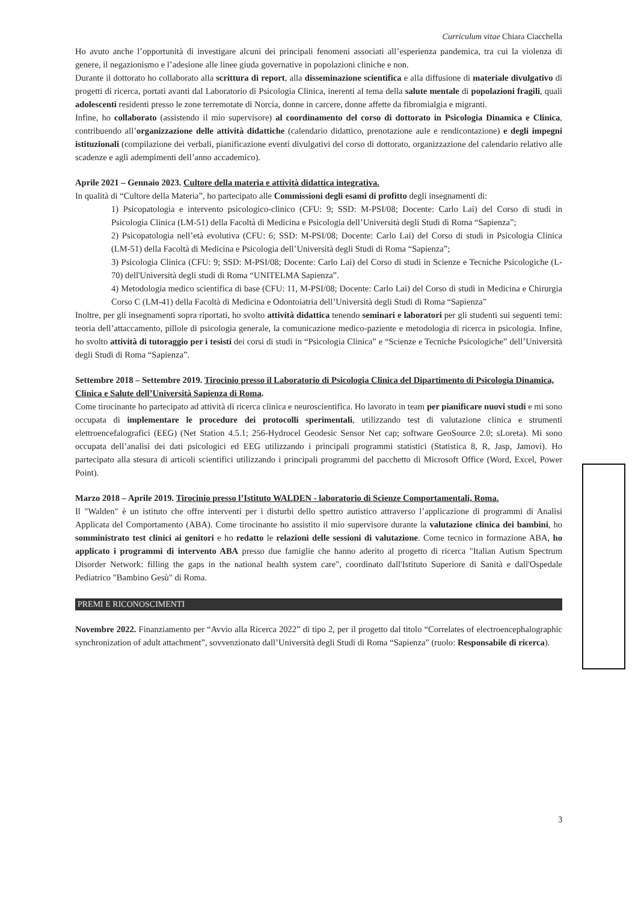Curriculum vitae Chiara Ciacchella
Ho avuto anche l’opportunità di investigare alcuni dei principali fenomeni associati all’esperienza pandemica, tra cui la violenza di genere, il negazionismo e l’adesione alle linee giuda governative in popolazioni cliniche e non.
Durante il dottorato ho collaborato alla scrittura di report, alla disseminazione scientifica e alla diffusione di materiale divulgativo di progetti di ricerca, portati avanti dal Laboratorio di Psicologia Clinica, inerenti al tema della salute mentale di popolazioni fragili, quali adolescenti residenti presso le zone terremotate di Norcia, donne in carcere, donne affette da fibromialgia e migranti.
Infine, ho collaborato (assistendo il mio supervisore) al coordinamento del corso di dottorato in Psicologia Dinamica e Clinica, contribuendo all’organizzazione delle attività didattiche (calendario didattico, prenotazione aule e rendicontazione) e degli impegni istituzionali (compilazione dei verbali, pianificazione eventi divulgativi del corso di dottorato, organizzazione del calendario relativo alle scadenze e agli adempimenti dell’anno accademico).
Aprile 2021 – Gennaio 2023. Cultore della materia e attività didattica integrativa.
In qualità di “Cultore della Materia”, ho partecipato alle Commissioni degli esami di profitto degli insegnamenti di:
1) Psicopatologia e intervento psicologico-clinico (CFU: 9; SSD: M-PSI/08; Docente: Carlo Lai) del Corso di studi in Psicologia Clinica (LM-51) della Facoltà di Medicina e Psicologia dell’Università degli Studi di Roma “Sapienza”;
2) Psicopatologia nell’età evolutiva (CFU: 6; SSD: M-PSI/08; Docente: Carlo Lai) del Corso di studi in Psicologia Clinica (LM-51) della Facoltà di Medicina e Psicologia dell’Università degli Studi di Roma “Sapienza”;
3) Psicologia Clinica (CFU: 9; SSD: M-PSI/08; Docente: Carlo Lai) del Corso di studi in Scienze e Tecniche Psicologiche (L-70) dell'Università degli studi di Roma “UNITELMA Sapienza”.
4) Metodologia medico scientifica di base (CFU: 11, M-PSI/08; Docente: Carlo Lai) del Corso di studi in Medicina e Chirurgia Corso C (LM-41) della Facoltà di Medicina e Odontoiatria dell’Università degli Studi di Roma “Sapienza”
Inoltre, per gli insegnamenti sopra riportati, ho svolto attività didattica tenendo seminari e laboratori per gli studenti sui seguenti temi: teoria dell’attaccamento, pillole di psicologia generale, la comunicazione medico-paziente e metodologia di ricerca in psicologia. Infine, ho svolto attività di tutoraggio per i tesisti dei corsi di studi in “Psicologia Clinica” e “Scienze e Tecniche Psicologiche” dell’Università degli Studi di Roma “Sapienza”.
Settembre 2018 – Settembre 2019. Tirocinio presso il Laboratorio di Psicologia Clinica del Dipartimento di Psicologia Dinamica, Clinica e Salute dell’Università Sapienza di Roma.
Come tirocinante ho partecipato ad attività di ricerca clinica e neuroscientifica. Ho lavorato in team per pianificare nuovi studi e mi sono occupata di implementare le procedure dei protocolli sperimentali, utilizzando test di valutazione clinica e strumenti elettroencefalografici (EEG) (Net Station 4.5.1; 256-Hydrocel Geodesic Sensor Net cap; software GeoSource 2.0; sLoreta). Mi sono occupata dell’analisi dei dati psicologici ed EEG utilizzando i principali programmi statistici (Statistica 8, R, Jasp, Jamovi). Ho partecipato alla stesura di articoli scientifici utilizzando i principali programmi del pacchetto di Microsoft Office (Word, Excel, Power Point).
Marzo 2018 – Aprile 2019. Tirocinio presso l’Istituto WALDEN - laboratorio di Scienze Comportamentali, Roma.
Il "Walden" è un istituto che offre interventi per i disturbi dello spettro autistico attraverso l’applicazione di programmi di Analisi Applicata del Comportamento (ABA). Come tirocinante ho assistito il mio supervisore durante la valutazione clinica dei bambini, ho somministrato test clinici ai genitori e ho redatto le relazioni delle sessioni di valutazione. Come tecnico in formazione ABA, ho applicato i programmi di intervento ABA presso due famiglie che hanno aderito al progetto di ricerca "Italian Autism Spectrum Disorder Network: filling the gaps in the national health system care", coordinato dall'Istituto Superiore di Sanità e dall'Ospedale Pediatrico "Bambino Gesù" di Roma.
PREMI E RICONOSCIMENTI
Novembre 2022. Finanziamento per “Avvio alla Ricerca 2022” di tipo 2, per il progetto dal titolo “Correlates of electroencephalographic synchronization of adult attachment”, sovvenzionato dall’Università degli Studi di Roma “Sapienza” (ruolo: Responsabile di ricerca).
3